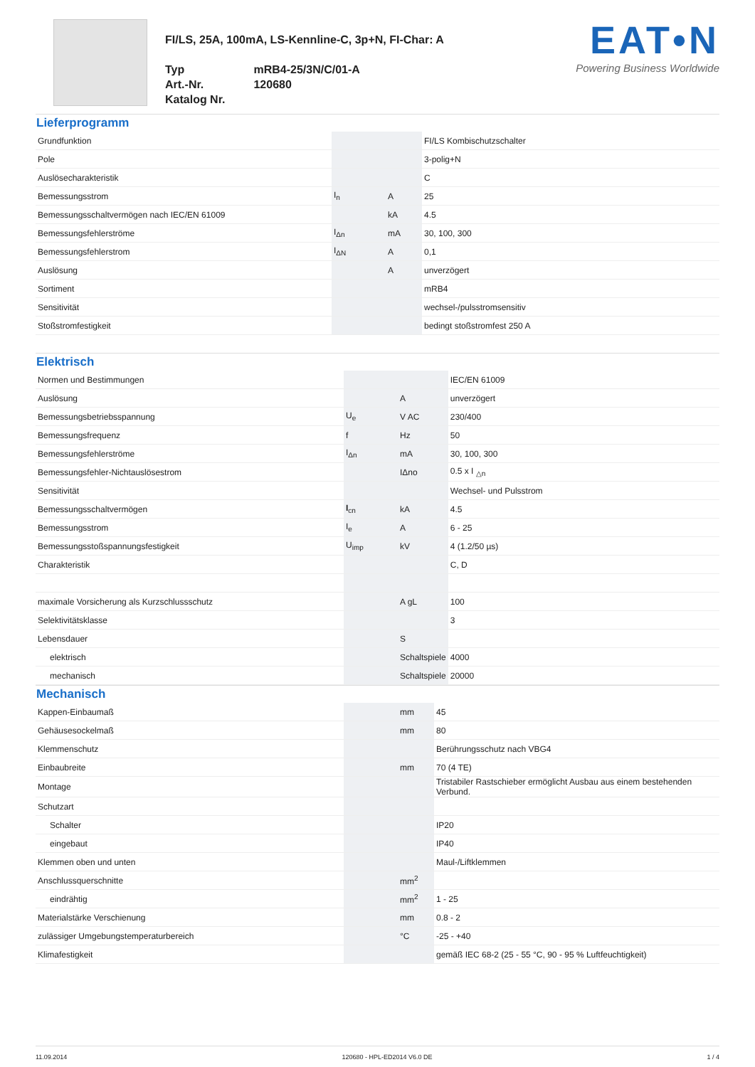FI/LS, 25A, 100mA, LS-Kennline-C, 3p+N, FI-Char: A
| Typ | mRB4-25/3N/C/01-A |
| Art.-Nr. | 120680 |
| Katalog Nr. | |
EAT•N
Powering Business Worldwide
Lieferprogramm
| Grundfunktion | | | FI/LS Kombischutzschalter |
| Pole | | | 3-polig+N |
| Auslösecharakteristik | | | C |
| Bemessungsstrom | I<sub>n</sub> | A | 25 |
| Bemessungsschaltvermögen nach IEC/EN 61009 | | kA | 4.5 |
| Bemessungsfehlerströme | I<sub>Δn</sub> | mA | 30, 100, 300 |
| Bemessungsfehlerstrom | I<sub>ΔN</sub> | A | 0,1 |
| Auslösung | | A | unverzögert |
| Sortiment | | | mRB4 |
| Sensitivität | | | wechsel-/pulsstromsensitiv |
| Stoßstromfestigkeit | | | bedingt stoßstromfest 250 A |
Elektrisch
| Normen und Bestimmungen | | | IEC/EN 61009 |
| Auslösung | | A | unverzögert |
| Bemessungsbetriebsspannung | U<sub>e</sub> | V AC | 230/400 |
| Bemessungsfrequenz | f | Hz | 50 |
| Bemessungsfehlerströme | I<sub>Δn</sub> | mA | 30, 100, 300 |
| Bemessungsfehler-Nichtauslösestrom | | IΔno | 0.5 x I <sub>△n</sub> |
| Sensitivität | | | Wechsel- und Pulsstrom |
| Bemessungsschaltvermögen | I<sub>cn</sub> | kA | 4.5 |
| Bemessungsstrom | I<sub>e</sub> | A | 6 - 25 |
| Bemessungsstoßspannungsfestigkeit | U<sub>imp</sub> | kV | 4 (1.2/50 µs) |
| Charakteristik | | | C, D |
| maximale Vorsicherung als Kurzschlussschutz | | A gL | 100 |
| Selektivitätsklasse | | | 3 |
| Lebensdauer | | S | |
| elektrisch | | Schaltspiele | 4000 |
| mechanisch | | Schaltspiele | 20000 |
Mechanisch
| Kappen-Einbaumaß | | mm | 45 |
| Gehäusesockelmaß | | mm | 80 |
| Klemmenschutz | | | Berührungsschutz nach VBG4 |
| Einbaubreite | | mm | 70 (4 TE) |
| Montage | | | Tristabiler Rastschieber ermöglicht Ausbau aus einem bestehenden Verbund. |
| Schutzart | | | |
| Schalter | | | IP20 |
| eingebaut | | | IP40 |
| Klemmen oben und unten | | | Maul-/Liftklemmen |
| Anschlussquerschnitte | | mm<sup>2</sup> | |
| eindrähtig | | mm<sup>2</sup> | 1 - 25 |
| Materialstärke Verschienung | | mm | 0.8 - 2 |
| zulässiger Umgebungstemperaturbereich | | °C | -25 - +40 |
| Klimafestigkeit | | | gemäß IEC 68-2 (25 - 55 °C, 90 - 95 % Luftfeuchtigkeit) |
11.09.2014 120680 - HPL-ED2014 V6.0 DE 1 / 4